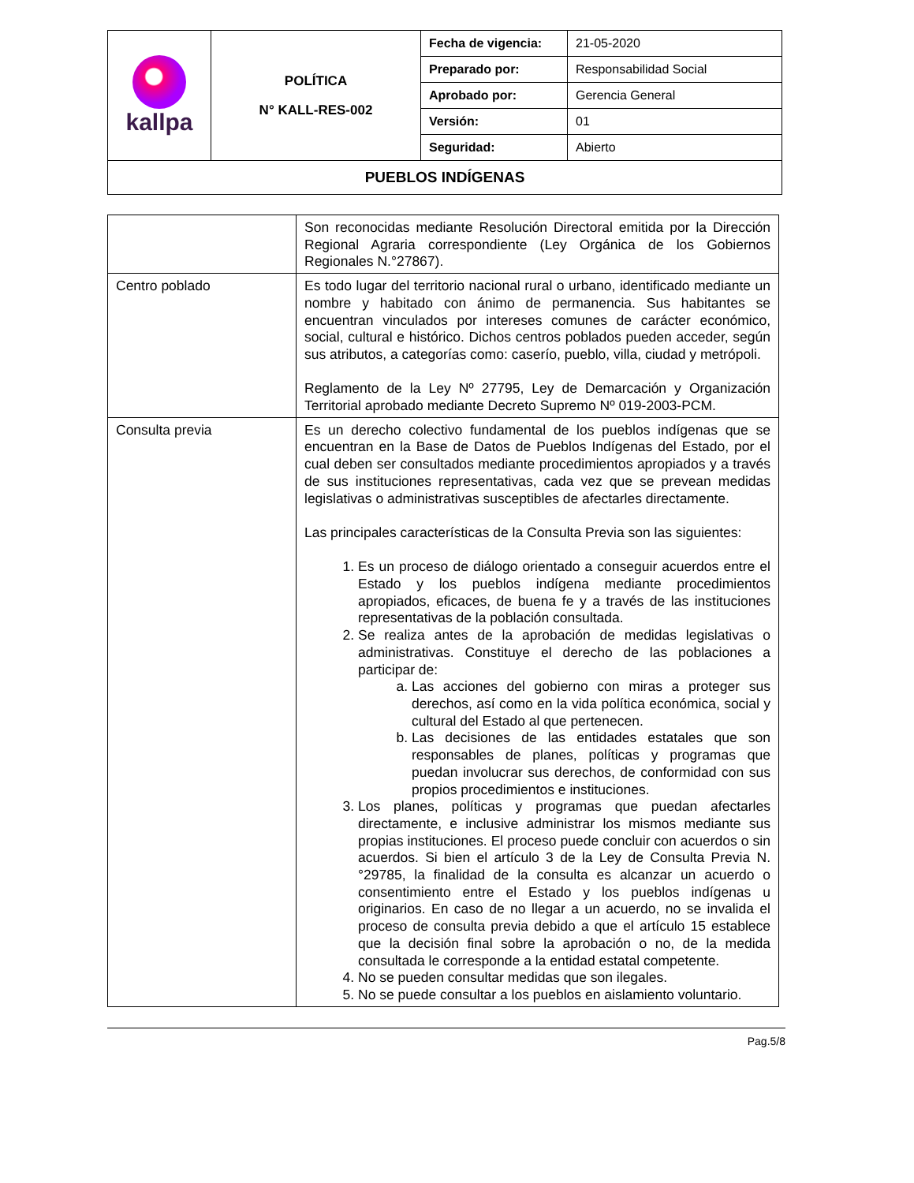| kallpa | POLÍTICA N° KALL-RES-002 | Fecha de vigencia: | 21-05-2020 |
| | | Preparado por: | Responsabilidad Social |
| | | Aprobado por: | Gerencia General |
| | | Versión: | 01 |
| | | Seguridad: | Abierto |
| PUEBLOS INDÍGENAS | | | |
| | Son reconocidas mediante Resolución Directoral emitida por la Dirección Regional Agraria correspondiente (Ley Orgánica de los Gobiernos Regionales N.°27867). |
| Centro poblado | Es todo lugar del territorio nacional rural o urbano, identificado mediante un nombre y habitado con ánimo de permanencia. Sus habitantes se encuentran vinculados por intereses comunes de carácter económico, social, cultural e histórico. Dichos centros poblados pueden acceder, según sus atributos, a categorías como: caserío, pueblo, villa, ciudad y metrópoli. Reglamento de la Ley Nº 27795, Ley de Demarcación y Organización Territorial aprobado mediante Decreto Supremo Nº 019-2003-PCM. |
| Consulta previa | Es un derecho colectivo fundamental de los pueblos indígenas que se encuentran en la Base de Datos de Pueblos Indígenas del Estado, por el cual deben ser consultados mediante procedimientos apropiados y a través de sus instituciones representativas, cada vez que se prevean medidas legislativas o administrativas susceptibles de afectarles directamente. Las principales características de la Consulta Previa son las siguientes: 1. Es un proceso de diálogo orientado a conseguir acuerdos entre el Estado y los pueblos indígena mediante procedimientos apropiados, eficaces, de buena fe y a través de las instituciones representativas de la población consultada. 2. Se realiza antes de la aprobación de medidas legislativas o administrativas. Constituye el derecho de las poblaciones a participar de: a. Las acciones del gobierno con miras a proteger sus derechos, así como en la vida política económica, social y cultural del Estado al que pertenecen. b. Las decisiones de las entidades estatales que son responsables de planes, políticas y programas que puedan involucrar sus derechos, de conformidad con sus propios procedimientos e instituciones. 3. Los planes, políticas y programas que puedan afectarles directamente, e inclusive administrar los mismos mediante sus propias instituciones. El proceso puede concluir con acuerdos o sin acuerdos. Si bien el artículo 3 de la Ley de Consulta Previa N.°29785, la finalidad de la consulta es alcanzar un acuerdo o consentimiento entre el Estado y los pueblos indígenas u originarios. En caso de no llegar a un acuerdo, no se invalida el proceso de consulta previa debido a que el artículo 15 establece que la decisión final sobre la aprobación o no, de la medida consultada le corresponde a la entidad estatal competente. 4. No se pueden consultar medidas que son ilegales. 5. No se puede consultar a los pueblos en aislamiento voluntario. |
Pag.5/8